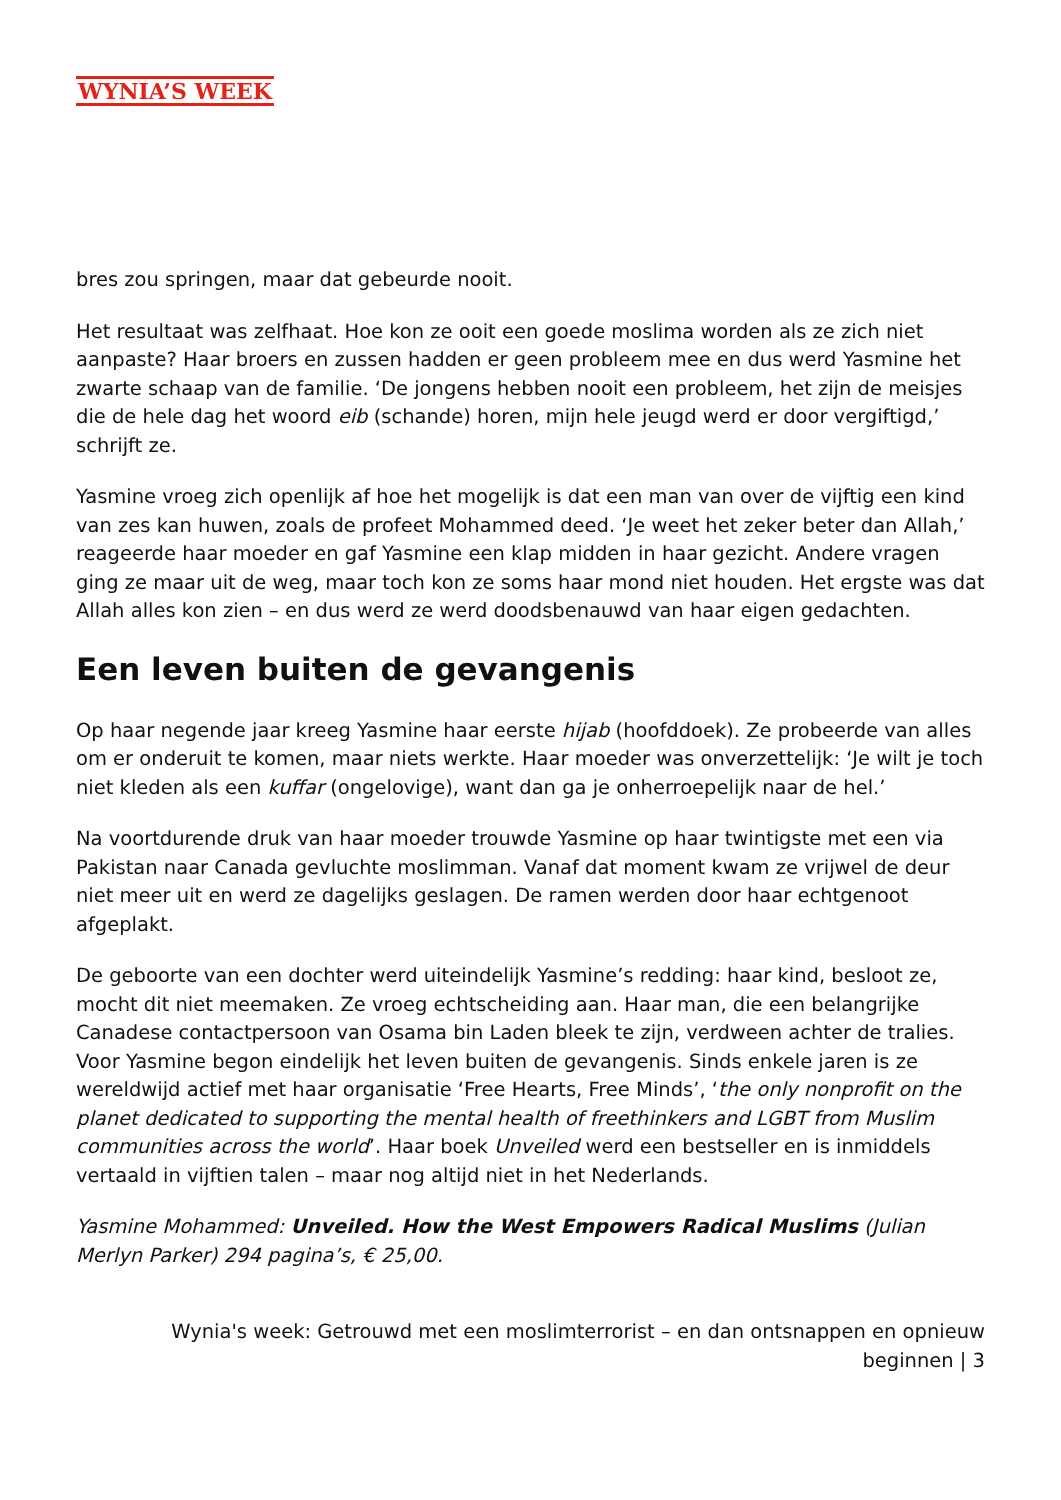WYNIA’S WEEK
bres zou springen, maar dat gebeurde nooit.
Het resultaat was zelfhaat. Hoe kon ze ooit een goede moslima worden als ze zich niet aanpaste? Haar broers en zussen hadden er geen probleem mee en dus werd Yasmine het zwarte schaap van de familie. ‘De jongens hebben nooit een probleem, het zijn de meisjes die de hele dag het woord eib (schande) horen, mijn hele jeugd werd er door vergiftigd,’ schrijft ze.
Yasmine vroeg zich openlijk af hoe het mogelijk is dat een man van over de vijftig een kind van zes kan huwen, zoals de profeet Mohammed deed. ‘Je weet het zeker beter dan Allah,’ reageerde haar moeder en gaf Yasmine een klap midden in haar gezicht. Andere vragen ging ze maar uit de weg, maar toch kon ze soms haar mond niet houden. Het ergste was dat Allah alles kon zien – en dus werd ze werd doodsbenauwd van haar eigen gedachten.
Een leven buiten de gevangenis
Op haar negende jaar kreeg Yasmine haar eerste hijab (hoofddoek). Ze probeerde van alles om er onderuit te komen, maar niets werkte. Haar moeder was onverzettelijk: ‘Je wilt je toch niet kleden als een kuffar (ongelovige), want dan ga je onherroepelijk naar de hel.’
Na voortdurende druk van haar moeder trouwde Yasmine op haar twintigste met een via Pakistan naar Canada gevluchte moslimman. Vanaf dat moment kwam ze vrijwel de deur niet meer uit en werd ze dagelijks geslagen. De ramen werden door haar echtgenoot afgeplakt.
De geboorte van een dochter werd uiteindelijk Yasmine’s redding: haar kind, besloot ze, mocht dit niet meemaken. Ze vroeg echtscheiding aan. Haar man, die een belangrijke Canadese contactpersoon van Osama bin Laden bleek te zijn, verdween achter de tralies. Voor Yasmine begon eindelijk het leven buiten de gevangenis. Sinds enkele jaren is ze wereldwijd actief met haar organisatie ‘Free Hearts, Free Minds’, ‘the only nonprofit on the planet dedicated to supporting the mental health of freethinkers and LGBT from Muslim communities across the world’. Haar boek Unveiled werd een bestseller en is inmiddels vertaald in vijftien talen – maar nog altijd niet in het Nederlands.
Yasmine Mohammed: Unveiled. How the West Empowers Radical Muslims (Julian Merlyn Parker) 294 pagina’s, € 25,00.
Wynia's week: Getrouwd met een moslimterrorist – en dan ontsnappen en opnieuw beginnen | 3